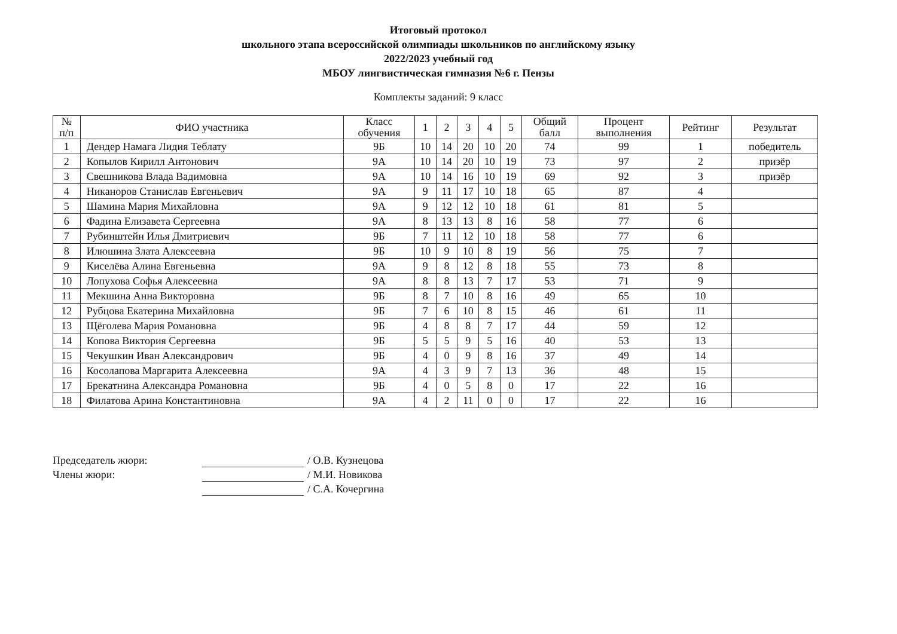Итоговый протокол
школьного этапа всероссийской олимпиады школьников по английскому языку
2022/2023 учебный год
МБОУ лингвистическая гимназия №6 г. Пензы
Комплекты заданий: 9 класс
| № п/п | ФИО участника | Класс обучения | 1 | 2 | 3 | 4 | 5 | Общий балл | Процент выполнения | Рейтинг | Результат |
| --- | --- | --- | --- | --- | --- | --- | --- | --- | --- | --- | --- |
| 1 | Дендер Намага Лидия Теблату | 9Б | 10 | 14 | 20 | 10 | 20 | 74 | 99 | 1 | победитель |
| 2 | Копылов Кирилл Антонович | 9А | 10 | 14 | 20 | 10 | 19 | 73 | 97 | 2 | призёр |
| 3 | Свешникова Влада Вадимовна | 9А | 10 | 14 | 16 | 10 | 19 | 69 | 92 | 3 | призёр |
| 4 | Никаноров Станислав Евгеньевич | 9А | 9 | 11 | 17 | 10 | 18 | 65 | 87 | 4 | |
| 5 | Шамина Мария Михайловна | 9А | 9 | 12 | 12 | 10 | 18 | 61 | 81 | 5 | |
| 6 | Фадина Елизавета Сергеевна | 9А | 8 | 13 | 13 | 8 | 16 | 58 | 77 | 6 | |
| 7 | Рубинштейн Илья Дмитриевич | 9Б | 7 | 11 | 12 | 10 | 18 | 58 | 77 | 6 | |
| 8 | Илюшина Злата Алексеевна | 9Б | 10 | 9 | 10 | 8 | 19 | 56 | 75 | 7 | |
| 9 | Киселёва Алина Евгеньевна | 9А | 9 | 8 | 12 | 8 | 18 | 55 | 73 | 8 | |
| 10 | Лопухова Софья Алексеевна | 9А | 8 | 8 | 13 | 7 | 17 | 53 | 71 | 9 | |
| 11 | Мекшина Анна Викторовна | 9Б | 8 | 7 | 10 | 8 | 16 | 49 | 65 | 10 | |
| 12 | Рубцова Екатерина Михайловна | 9Б | 7 | 6 | 10 | 8 | 15 | 46 | 61 | 11 | |
| 13 | Щёголева Мария Романовна | 9Б | 4 | 8 | 8 | 7 | 17 | 44 | 59 | 12 | |
| 14 | Копова Виктория Сергеевна | 9Б | 5 | 5 | 9 | 5 | 16 | 40 | 53 | 13 | |
| 15 | Чекушкин Иван Александрович | 9Б | 4 | 0 | 9 | 8 | 16 | 37 | 49 | 14 | |
| 16 | Косолапова Маргарита Алексеевна | 9А | 4 | 3 | 9 | 7 | 13 | 36 | 48 | 15 | |
| 17 | Брекатнина Александра Романовна | 9Б | 4 | 0 | 5 | 8 | 0 | 17 | 22 | 16 | |
| 18 | Филатова Арина Константиновна | 9А | 4 | 2 | 11 | 0 | 0 | 17 | 22 | 16 | |
Председатель жюри: / О.В. Кузнецова
Члены жюри: / М.И. Новикова
/ С.А. Кочергина